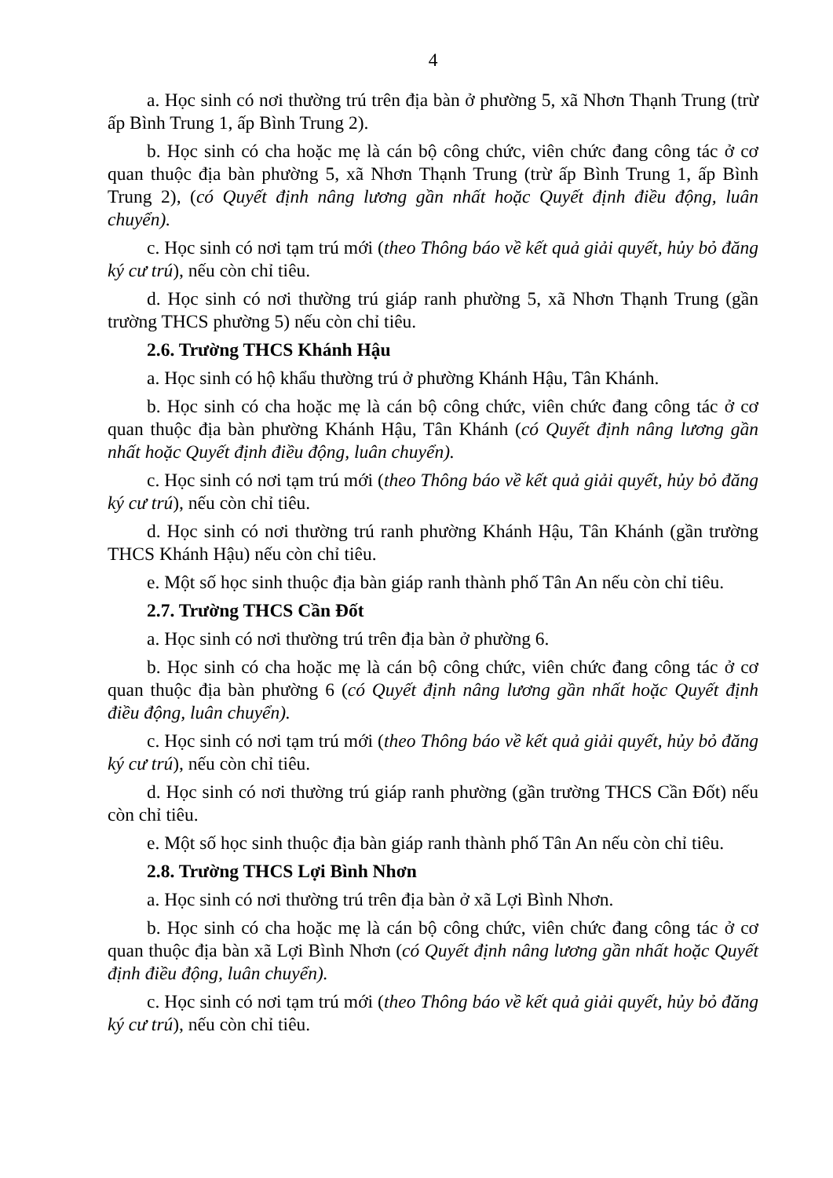4
a. Học sinh có nơi thường trú trên địa bàn ở phường 5, xã Nhơn Thạnh Trung (trừ ấp Bình Trung 1, ấp Bình Trung 2).
b. Học sinh có cha hoặc mẹ là cán bộ công chức, viên chức đang công tác ở cơ quan thuộc địa bàn phường 5, xã Nhơn Thạnh Trung (trừ ấp Bình Trung 1, ấp Bình Trung 2), (có Quyết định nâng lương gần nhất hoặc Quyết định điều động, luân chuyển).
c. Học sinh có nơi tạm trú mới (theo Thông báo về kết quả giải quyết, hủy bỏ đăng ký cư trú), nếu còn chỉ tiêu.
d. Học sinh có nơi thường trú giáp ranh phường 5, xã Nhơn Thạnh Trung (gần trường THCS phường 5) nếu còn chỉ tiêu.
2.6. Trường THCS Khánh Hậu
a. Học sinh có hộ khẩu thường trú ở phường Khánh Hậu, Tân Khánh.
b. Học sinh có cha hoặc mẹ là cán bộ công chức, viên chức đang công tác ở cơ quan thuộc địa bàn phường Khánh Hậu, Tân Khánh (có Quyết định nâng lương gần nhất hoặc Quyết định điều động, luân chuyển).
c. Học sinh có nơi tạm trú mới (theo Thông báo về kết quả giải quyết, hủy bỏ đăng ký cư trú), nếu còn chỉ tiêu.
d. Học sinh có nơi thường trú ranh phường Khánh Hậu, Tân Khánh (gần trường THCS Khánh Hậu) nếu còn chỉ tiêu.
e. Một số học sinh thuộc địa bàn giáp ranh thành phố Tân An nếu còn chỉ tiêu.
2.7. Trường THCS Cần Đốt
a. Học sinh có nơi thường trú trên địa bàn ở phường 6.
b. Học sinh có cha hoặc mẹ là cán bộ công chức, viên chức đang công tác ở cơ quan thuộc địa bàn phường 6 (có Quyết định nâng lương gần nhất hoặc Quyết định điều động, luân chuyển).
c. Học sinh có nơi tạm trú mới (theo Thông báo về kết quả giải quyết, hủy bỏ đăng ký cư trú), nếu còn chỉ tiêu.
d. Học sinh có nơi thường trú giáp ranh phường (gần trường THCS Cần Đốt) nếu còn chỉ tiêu.
e. Một số học sinh thuộc địa bàn giáp ranh thành phố Tân An nếu còn chỉ tiêu.
2.8. Trường THCS Lợi Bình Nhơn
a. Học sinh có nơi thường trú trên địa bàn ở xã Lợi Bình Nhơn.
b. Học sinh có cha hoặc mẹ là cán bộ công chức, viên chức đang công tác ở cơ quan thuộc địa bàn xã Lợi Bình Nhơn (có Quyết định nâng lương gần nhất hoặc Quyết định điều động, luân chuyển).
c. Học sinh có nơi tạm trú mới (theo Thông báo về kết quả giải quyết, hủy bỏ đăng ký cư trú), nếu còn chỉ tiêu.